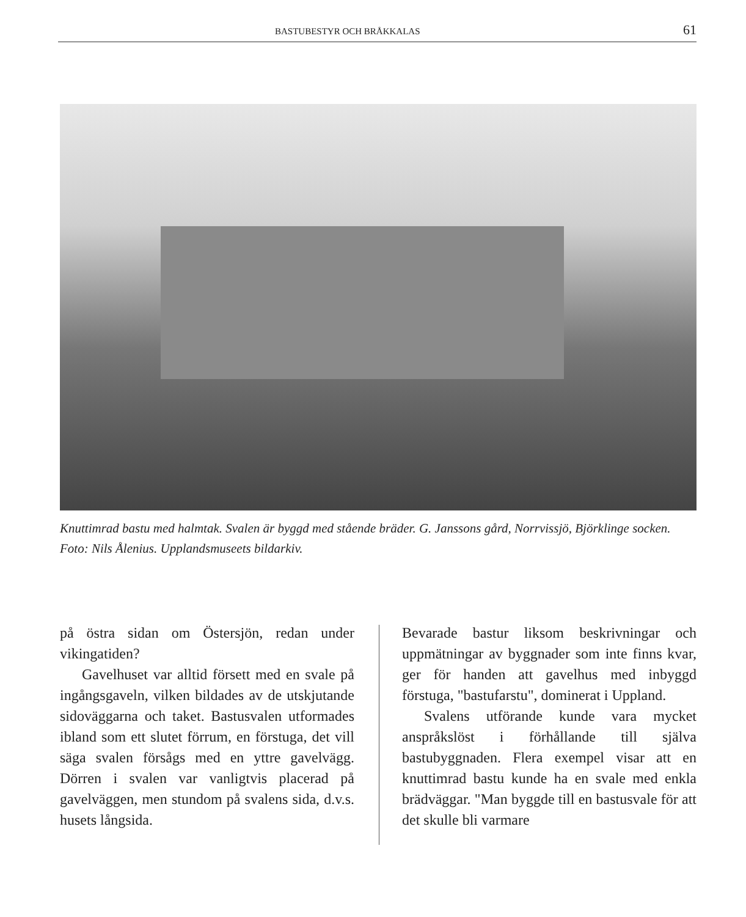BASTUBESTYR OCH BRÅKKALAS 61
Knuttimrad bastu med halmtak. Svalen är byggd med stående bräder. G. Janssons gård, Norrvissjö, Björklinge socken. Foto: Nils Ålenius. Upplandsmuseets bildarkiv.
på östra sidan om Östersjön, redan under vikingatiden?
Gavelhuset var alltid försett med en svale på ingångsgaveln, vilken bildades av de utskjutande sidoväggarna och taket. Bastusvalen utformades ibland som ett slutet förrum, en förstuga, det vill säga svalen försågs med en yttre gavelvägg. Dörren i svalen var vanligtvis placerad på gavelväggen, men stundom på svalens sida, d.v.s. husets långsida.
Bevarade bastur liksom beskrivningar och uppmätningar av byggnader som inte finns kvar, ger för handen att gavelhus med inbyggd förstuga, "bastufarstu", dominerat i Uppland.
Svalens utförande kunde vara mycket anspråkslöst i förhållande till själva bastubyggnaden. Flera exempel visar att en knuttimrad bastu kunde ha en svale med enkla brädväggar. "Man byggde till en bastusvale för att det skulle bli varmare